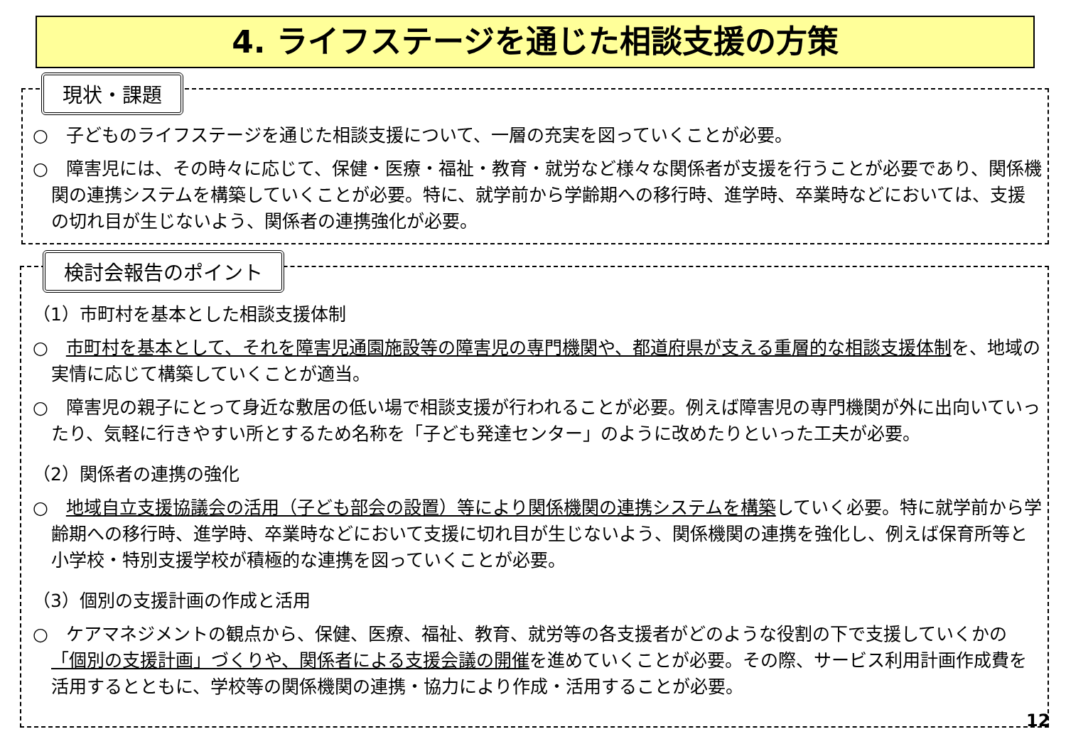4. ライフステージを通じた相談支援の方策
現状・課題
検討会報告のポイント
○　子どものライフステージを通じた相談支援について、一層の充実を図っていくことが必要。
○　障害児には、その時々に応じて、保健・医療・福祉・教育・就労など様々な関係者が支援を行うことが必要であり、関係機関の連携システムを構築していくことが必要。特に、就学前から学齢期への移行時、進学時、卒業時などにおいては、支援の切れ目が生じないよう、関係者の連携強化が必要。
（1）市町村を基本とした相談支援体制
○　市町村を基本として、それを障害児通園施設等の障害児の専門機関や、都道府県が支える重層的な相談支援体制を、地域の実情に応じて構築していくことが適当。
○　障害児の親子にとって身近な敷居の低い場で相談支援が行われることが必要。例えば障害児の専門機関が外に出向いていったり、気軽に行きやすい所とするため名称を「子ども発達センター」のように改めたりといった工夫が必要。
（2）関係者の連携の強化
○　地域自立支援協議会の活用（子ども部会の設置）等により関係機関の連携システムを構築していく必要。特に就学前から学齢期への移行時、進学時、卒業時などにおいて支援に切れ目が生じないよう、関係機関の連携を強化し、例えば保育所等と小学校・特別支援学校が積極的な連携を図っていくことが必要。
（3）個別の支援計画の作成と活用
○　ケアマネジメントの観点から、保健、医療、福祉、教育、就労等の各支援者がどのような役割の下で支援していくかの「個別の支援計画」づくりや、関係者による支援会議の開催を進めていくことが必要。その際、サービス利用計画作成費を活用するとともに、学校等の関係機関の連携・協力により作成・活用することが必要。
12